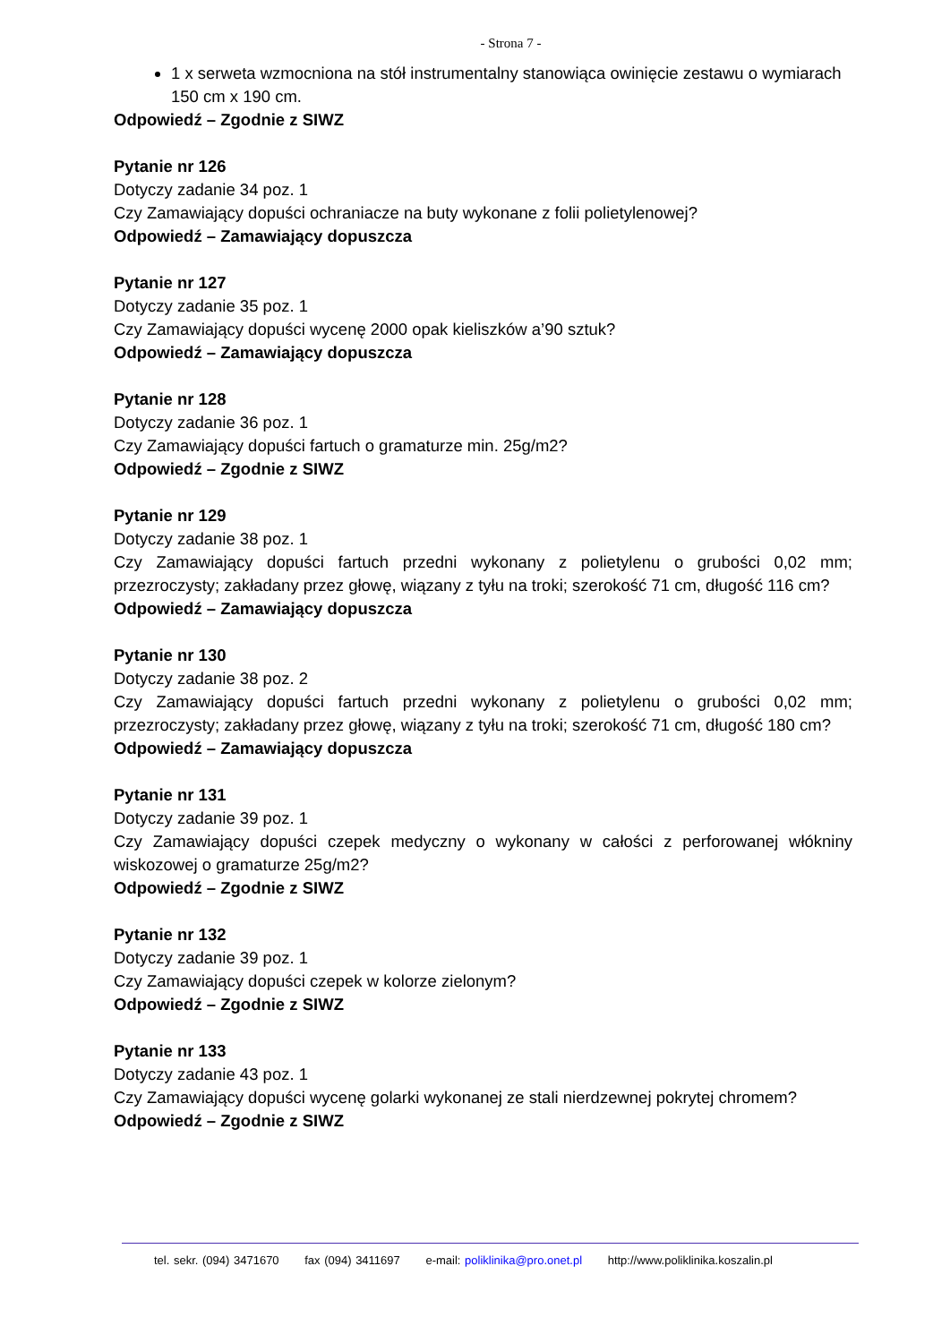- Strona 7 -
1 x serweta wzmocniona na stół instrumentalny stanowiąca owinięcie zestawu o wymiarach 150 cm x 190 cm.
Odpowiedź – Zgodnie z SIWZ
Pytanie nr 126
Dotyczy zadanie 34 poz. 1
Czy Zamawiający dopuści ochraniacze na buty wykonane z folii polietylenowej?
Odpowiedź – Zamawiający dopuszcza
Pytanie nr 127
Dotyczy zadanie 35 poz. 1
Czy Zamawiający dopuści wycenę 2000 opak kieliszków a’90 sztuk?
Odpowiedź – Zamawiający dopuszcza
Pytanie nr 128
Dotyczy zadanie 36 poz. 1
Czy Zamawiający dopuści fartuch o gramaturze min. 25g/m2?
Odpowiedź – Zgodnie z SIWZ
Pytanie nr 129
Dotyczy zadanie 38 poz. 1
Czy Zamawiający dopuści fartuch przedni wykonany z polietylenu o grubości 0,02 mm; przezroczysty; zakładany przez głowę, wiązany z tyłu na troki; szerokość 71 cm, długość 116 cm?
Odpowiedź – Zamawiający dopuszcza
Pytanie nr 130
Dotyczy zadanie 38 poz. 2
Czy Zamawiający dopuści fartuch przedni wykonany z polietylenu o grubości 0,02 mm; przezroczysty; zakładany przez głowę, wiązany z tyłu na troki; szerokość 71 cm, długość 180 cm?
Odpowiedź – Zamawiający dopuszcza
Pytanie nr 131
Dotyczy zadanie 39 poz. 1
Czy Zamawiający dopuści czepek medyczny o wykonany w całości z perforowanej włókniny wiskozowej o gramaturze 25g/m2?
Odpowiedź – Zgodnie z SIWZ
Pytanie nr 132
Dotyczy zadanie 39 poz. 1
Czy Zamawiający dopuści czepek w kolorze zielonym?
Odpowiedź – Zgodnie z SIWZ
Pytanie nr 133
Dotyczy zadanie 43 poz. 1
Czy Zamawiający dopuści wycenę golarki wykonanej ze stali nierdzewnej pokrytej chromem?
Odpowiedź – Zgodnie z SIWZ
tel. sekr. (094) 3471670 fax (094) 3411697 e-mail: poliklinika@pro.onet.pl http://www.poliklinika.koszalin.pl